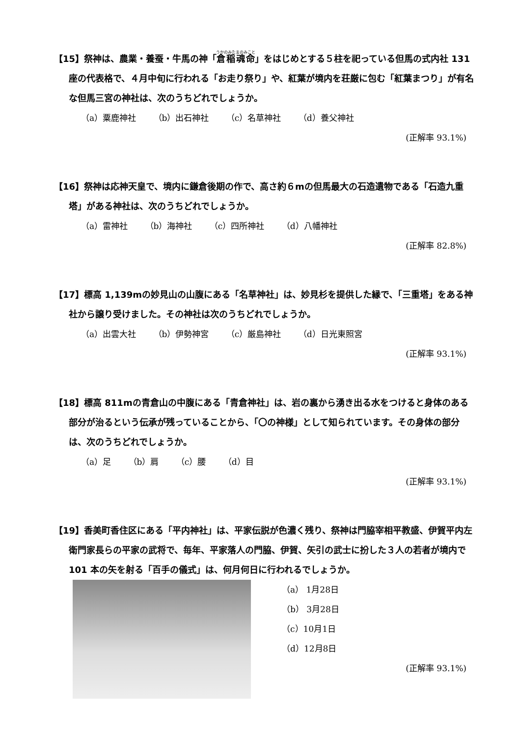【15】祭神は、農業・養蚕・牛馬の神「倉稲魂命」をはじめとする５柱を祀っている但馬の式内社 131 座の代表格で、４月中旬に行われる「お走り祭り」や、紅葉が境内を荘厳に包む「紅葉まつり」が有名な但馬三宮の神社は、次のうちどれでしょうか。
（a）粟鹿神社 （b）出石神社 （c）名草神社 （d）養父神社
(正解率 93.1%)
【16】祭神は応神天皇で、境内に鎌倉後期の作で、高さ約６mの但馬最大の石造遺物である「石造九重塔」がある神社は、次のうちどれでしょうか。
（a）雷神社 （b）海神社 （c）四所神社 （d）八幡神社
(正解率 82.8%)
【17】標高 1,139mの妙見山の山腹にある「名草神社」は、妙見杉を提供した縁で、「三重塔」をある神社から譲り受けました。その神社は次のうちどれでしょうか。
（a）出雲大社 （b）伊勢神宮 （c）厳島神社 （d）日光東照宮
(正解率 93.1%)
【18】標高 811mの青倉山の中腹にある「青倉神社」は、岩の裏から湧き出る水をつけると身体のある部分が治るという伝承が残っていることから、「〇の神様」として知られています。その身体の部分は、次のうちどれでしょうか。
（a）足 （b）肩 （c）腰 （d）目
(正解率 93.1%)
【19】香美町香住区にある「平内神社」は、平家伝説が色濃く残り、祭神は門脇宰相平教盛、伊賀平内左衛門家長らの平家の武将で、毎年、平家落人の門脇、伊賀、矢引の武士に扮した３人の若者が境内で 101 本の矢を射る「百手の儀式」は、何月何日に行われるでしょうか。
（a） 1月28日
（b） 3月28日
（c）10月1日
（d）12月8日
(正解率 93.1%)